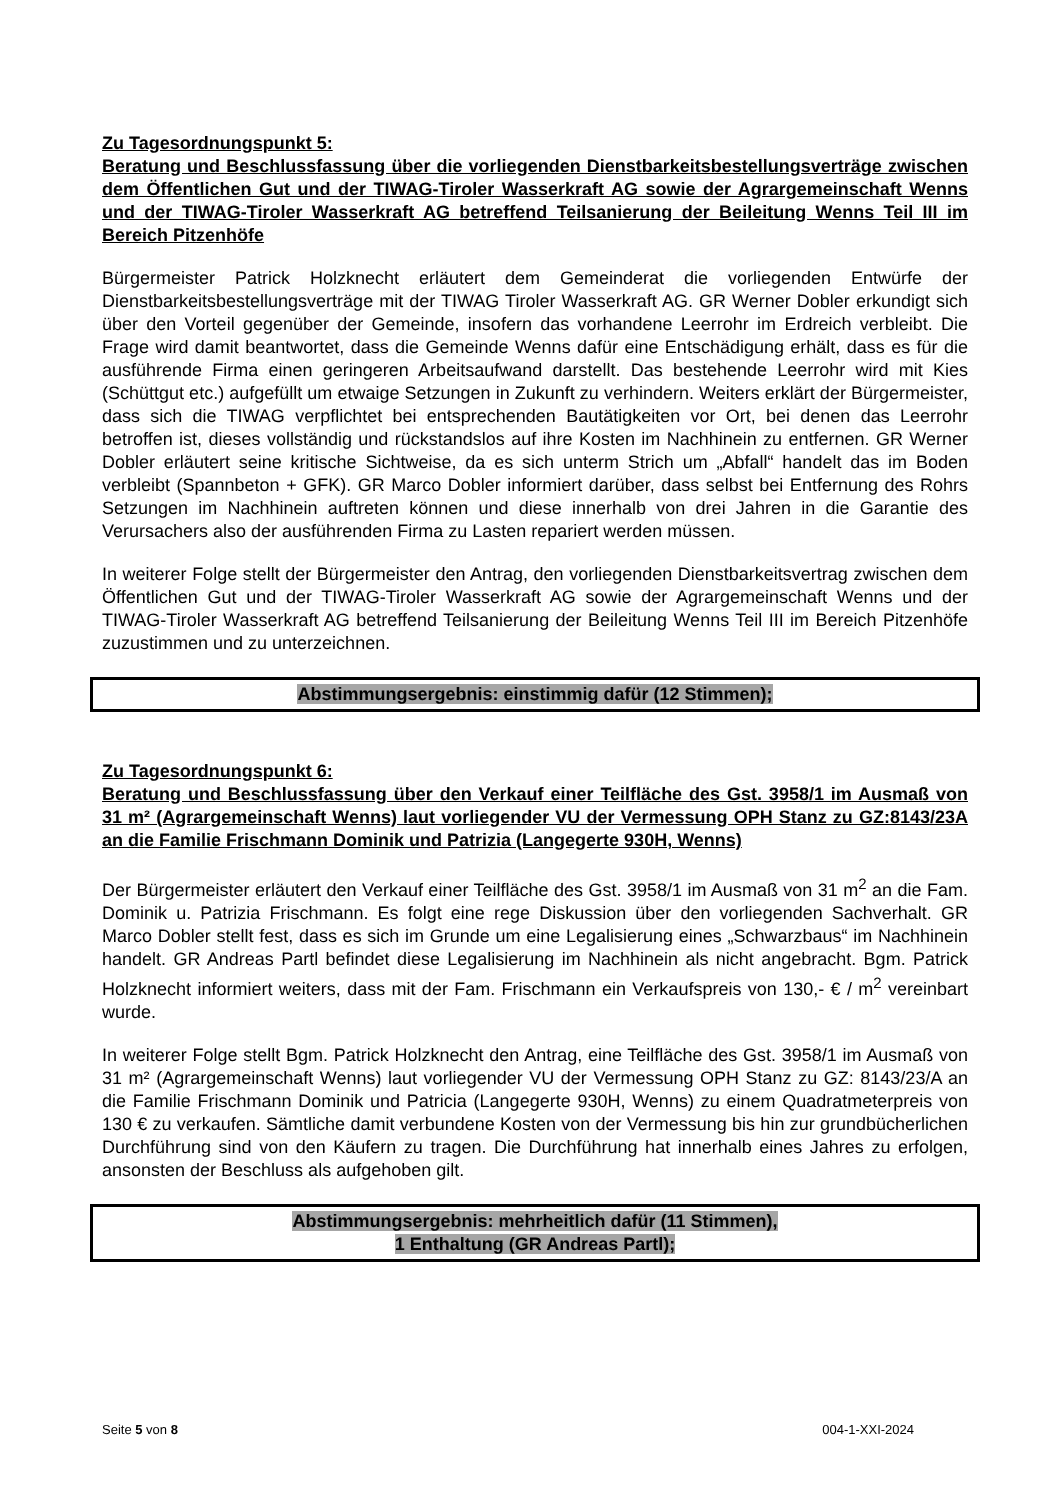Zu Tagesordnungspunkt 5:
Beratung und Beschlussfassung über die vorliegenden Dienstbarkeitsbestellungsverträge zwischen dem Öffentlichen Gut und der TIWAG-Tiroler Wasserkraft AG sowie der Agrargemeinschaft Wenns und der TIWAG-Tiroler Wasserkraft AG betreffend Teilsanierung der Beileitung Wenns Teil III im Bereich Pitzenhöfe
Bürgermeister Patrick Holzknecht erläutert dem Gemeinderat die vorliegenden Entwürfe der Dienstbarkeitsbestellungsverträge mit der TIWAG Tiroler Wasserkraft AG. GR Werner Dobler erkundigt sich über den Vorteil gegenüber der Gemeinde, insofern das vorhandene Leerrohr im Erdreich verbleibt. Die Frage wird damit beantwortet, dass die Gemeinde Wenns dafür eine Entschädigung erhält, dass es für die ausführende Firma einen geringeren Arbeitsaufwand darstellt. Das bestehende Leerrohr wird mit Kies (Schüttgut etc.) aufgefüllt um etwaige Setzungen in Zukunft zu verhindern. Weiters erklärt der Bürgermeister, dass sich die TIWAG verpflichtet bei entsprechenden Bautätigkeiten vor Ort, bei denen das Leerrohr betroffen ist, dieses vollständig und rückstandslos auf ihre Kosten im Nachhinein zu entfernen. GR Werner Dobler erläutert seine kritische Sichtweise, da es sich unterm Strich um „Abfall“ handelt das im Boden verbleibt (Spannbeton + GFK). GR Marco Dobler informiert darüber, dass selbst bei Entfernung des Rohrs Setzungen im Nachhinein auftreten können und diese innerhalb von drei Jahren in die Garantie des Verursachers also der ausführenden Firma zu Lasten repariert werden müssen.
In weiterer Folge stellt der Bürgermeister den Antrag, den vorliegenden Dienstbarkeitsvertrag zwischen dem Öffentlichen Gut und der TIWAG-Tiroler Wasserkraft AG sowie der Agrargemeinschaft Wenns und der TIWAG-Tiroler Wasserkraft AG betreffend Teilsanierung der Beileitung Wenns Teil III im Bereich Pitzenhöfe zuzustimmen und zu unterzeichnen.
Abstimmungsergebnis: einstimmig dafür (12 Stimmen);
Zu Tagesordnungspunkt 6:
Beratung und Beschlussfassung über den Verkauf einer Teilfläche des Gst. 3958/1 im Ausmaß von 31 m² (Agrargemeinschaft Wenns) laut vorliegender VU der Vermessung OPH Stanz zu GZ:8143/23A an die Familie Frischmann Dominik und Patrizia (Langegerte 930H, Wenns)
Der Bürgermeister erläutert den Verkauf einer Teilfläche des Gst. 3958/1 im Ausmaß von 31 m<sup>2</sup> an die Fam. Dominik u. Patrizia Frischmann. Es folgt eine rege Diskussion über den vorliegenden Sachverhalt. GR Marco Dobler stellt fest, dass es sich im Grunde um eine Legalisierung eines „Schwarzbaus“ im Nachhinein handelt. GR Andreas Partl befindet diese Legalisierung im Nachhinein als nicht angebracht. Bgm. Patrick Holzknecht informiert weiters, dass mit der Fam. Frischmann ein Verkaufspreis von 130,- € / m<sup>2</sup> vereinbart wurde.
In weiterer Folge stellt Bgm. Patrick Holzknecht den Antrag, eine Teilfläche des Gst. 3958/1 im Ausmaß von 31 m² (Agrargemeinschaft Wenns) laut vorliegender VU der Vermessung OPH Stanz zu GZ: 8143/23/A an die Familie Frischmann Dominik und Patricia (Langegerte 930H, Wenns) zu einem Quadratmeterpreis von 130 € zu verkaufen. Sämtliche damit verbundene Kosten von der Vermessung bis hin zur grundbücherlichen Durchführung sind von den Käufern zu tragen. Die Durchführung hat innerhalb eines Jahres zu erfolgen, ansonsten der Beschluss als aufgehoben gilt.
Abstimmungsergebnis: mehrheitlich dafür (11 Stimmen),
1 Enthaltung (GR Andreas Partl);
Seite 5 von 8 004-1-XXI-2024